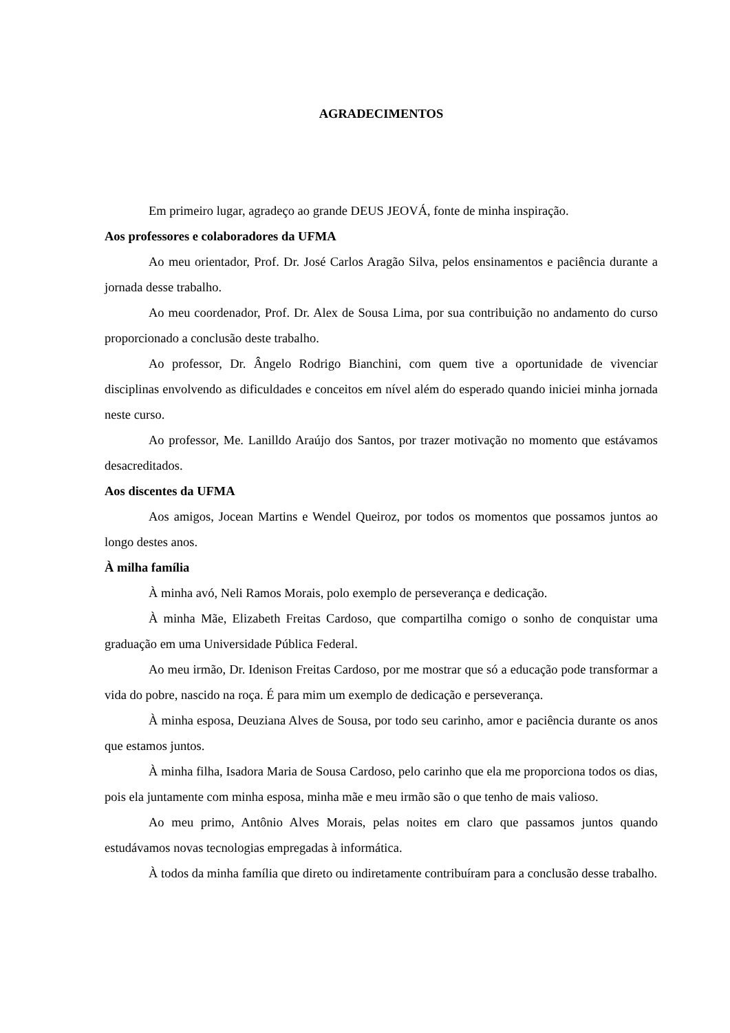AGRADECIMENTOS
Em primeiro lugar, agradeço ao grande DEUS JEOVÁ, fonte de minha inspiração.
Aos professores e colaboradores da UFMA
Ao meu orientador, Prof. Dr. José Carlos Aragão Silva, pelos ensinamentos e paciência durante a jornada desse trabalho.
Ao meu coordenador, Prof. Dr. Alex de Sousa Lima, por sua contribuição no andamento do curso proporcionado a conclusão deste trabalho.
Ao professor, Dr. Ângelo Rodrigo Bianchini, com quem tive a oportunidade de vivenciar disciplinas envolvendo as dificuldades e conceitos em nível além do esperado quando iniciei minha jornada neste curso.
Ao professor, Me. Lanilldo Araújo dos Santos, por trazer motivação no momento que estávamos desacreditados.
Aos discentes da UFMA
Aos amigos, Jocean Martins e Wendel Queiroz, por todos os momentos que possamos juntos ao longo destes anos.
À milha família
À minha avó, Neli Ramos Morais, polo exemplo de perseverança e dedicação.
À minha Mãe, Elizabeth Freitas Cardoso, que compartilha comigo o sonho de conquistar uma graduação em uma Universidade Pública Federal.
Ao meu irmão, Dr. Idenison Freitas Cardoso, por me mostrar que só a educação pode transformar a vida do pobre, nascido na roça. É para mim um exemplo de dedicação e perseverança.
À minha esposa, Deuziana Alves de Sousa, por todo seu carinho, amor e paciência durante os anos que estamos juntos.
À minha filha, Isadora Maria de Sousa Cardoso, pelo carinho que ela me proporciona todos os dias, pois ela juntamente com minha esposa, minha mãe e meu irmão são o que tenho de mais valioso.
Ao meu primo, Antônio Alves Morais, pelas noites em claro que passamos juntos quando estudávamos novas tecnologias empregadas à informática.
À todos da minha família que direto ou indiretamente contribuíram para a conclusão desse trabalho.